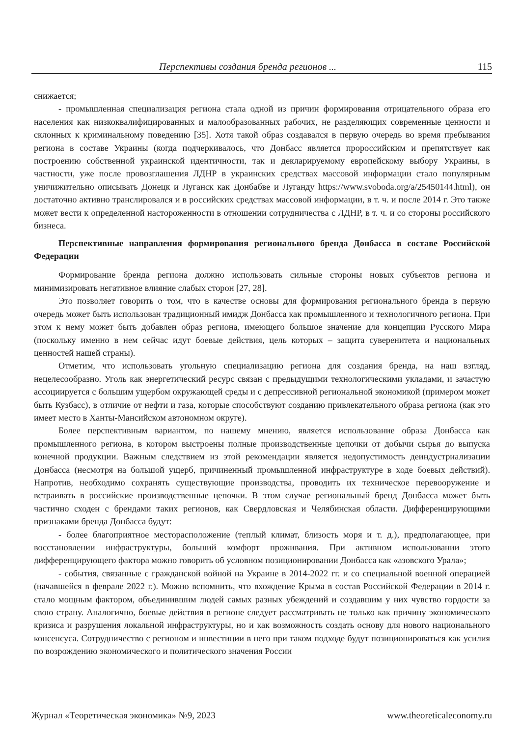Перспективы создания бренда регионов ... 115
снижается;
- промышленная специализация региона стала одной из причин формирования отрицательного образа его населения как низкоквалифицированных и малообразованных рабочих, не разделяющих современные ценности и склонных к криминальному поведению [35]. Хотя такой образ создавался в первую очередь во время пребывания региона в составе Украины (когда подчеркивалось, что Донбасс является пророссийским и препятствует как построению собственной украинской идентичности, так и декларируемому европейскому выбору Украины, в частности, уже после провозглашения ЛДНР в украинских средствах массовой информации стало популярным уничижительно описывать Донецк и Луганск как Донбабве и Луганду https://www.svoboda.org/a/25450144.html), он достаточно активно транслировался и в российских средствах массовой информации, в т. ч. и после 2014 г. Это также может вести к определенной настороженности в отношении сотрудничества с ЛДНР, в т. ч. и со стороны российского бизнеса.
Перспективные направления формирования регионального бренда Донбасса в составе Российской Федерации
Формирование бренда региона должно использовать сильные стороны новых субъектов региона и минимизировать негативное влияние слабых сторон [27, 28].
Это позволяет говорить о том, что в качестве основы для формирования регионального бренда в первую очередь может быть использован традиционный имидж Донбасса как промышленного и технологичного региона. При этом к нему может быть добавлен образ региона, имеющего большое значение для концепции Русского Мира (поскольку именно в нем сейчас идут боевые действия, цель которых – защита суверенитета и национальных ценностей нашей страны).
Отметим, что использовать угольную специализацию региона для создания бренда, на наш взгляд, нецелесообразно. Уголь как энергетический ресурс связан с предыдущими технологическими укладами, и зачастую ассоциируется с большим ущербом окружающей среды и с депрессивной региональной экономикой (примером может быть Кузбасс), в отличие от нефти и газа, которые способствуют созданию привлекательного образа региона (как это имеет место в Ханты-Мансийском автономном округе).
Более перспективным вариантом, по нашему мнению, является использование образа Донбасса как промышленного региона, в котором выстроены полные производственные цепочки от добычи сырья до выпуска конечной продукции. Важным следствием из этой рекомендации является недопустимость деиндустриализации Донбасса (несмотря на большой ущерб, причиненный промышленной инфраструктуре в ходе боевых действий). Напротив, необходимо сохранять существующие производства, проводить их техническое перевооружение и встраивать в российские производственные цепочки. В этом случае региональный бренд Донбасса может быть частично сходен с брендами таких регионов, как Свердловская и Челябинская области. Дифференцирующими признаками бренда Донбасса будут:
- более благоприятное месторасположение (теплый климат, близость моря и т. д.), предполагающее, при восстановлении инфраструктуры, больший комфорт проживания. При активном использовании этого дифференцирующего фактора можно говорить об условном позиционировании Донбасса как «азовского Урала»;
- события, связанные с гражданской войной на Украине в 2014-2022 гг. и со специальной военной операцией (начавшейся в феврале 2022 г.). Можно вспомнить, что вхождение Крыма в состав Российской Федерации в 2014 г. стало мощным фактором, объединившим людей самых разных убеждений и создавшим у них чувство гордости за свою страну. Аналогично, боевые действия в регионе следует рассматривать не только как причину экономического кризиса и разрушения локальной инфраструктуры, но и как возможность создать основу для нового национального консенсуса. Сотрудничество с регионом и инвестиции в него при таком подходе будут позиционироваться как усилия по возрождению экономического и политического значения России
Журнал «Теоретическая экономика» №9, 2023 www.theoreticaleconomy.ru